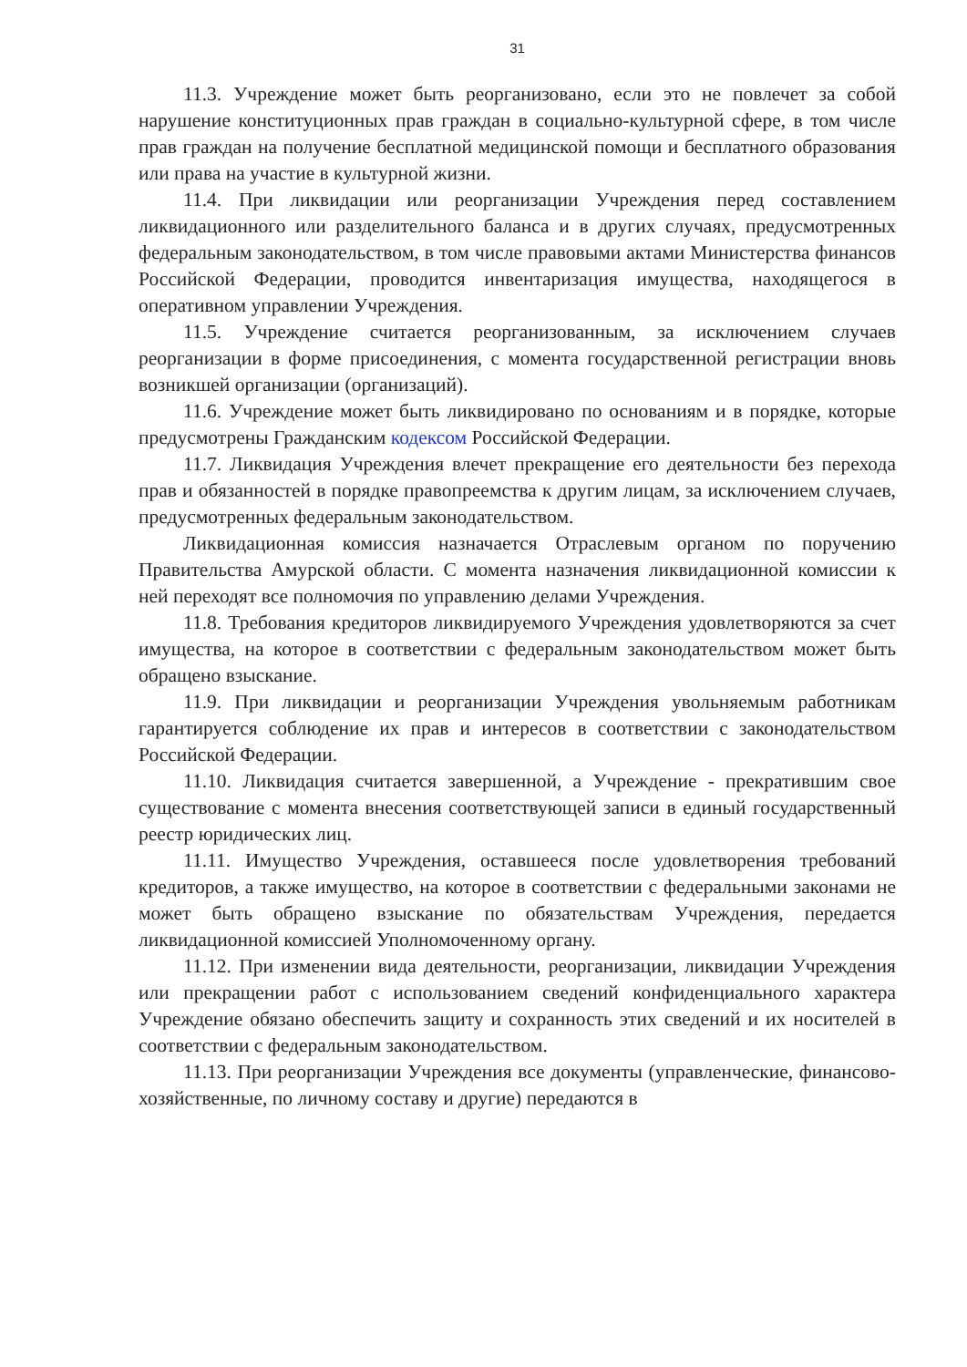31
11.3. Учреждение может быть реорганизовано, если это не повлечет за собой нарушение конституционных прав граждан в социально-культурной сфере, в том числе прав граждан на получение бесплатной медицинской помощи и бесплатного образования или права на участие в культурной жизни.
11.4. При ликвидации или реорганизации Учреждения перед составлением ликвидационного или разделительного баланса и в других случаях, предусмотренных федеральным законодательством, в том числе правовыми актами Министерства финансов Российской Федерации, проводится инвентаризация имущества, находящегося в оперативном управлении Учреждения.
11.5. Учреждение считается реорганизованным, за исключением случаев реорганизации в форме присоединения, с момента государственной регистрации вновь возникшей организации (организаций).
11.6. Учреждение может быть ликвидировано по основаниям и в порядке, которые предусмотрены Гражданским кодексом Российской Федерации.
11.7. Ликвидация Учреждения влечет прекращение его деятельности без перехода прав и обязанностей в порядке правопреемства к другим лицам, за исключением случаев, предусмотренных федеральным законодательством.
Ликвидационная комиссия назначается Отраслевым органом по поручению Правительства Амурской области. С момента назначения ликвидационной комиссии к ней переходят все полномочия по управлению делами Учреждения.
11.8. Требования кредиторов ликвидируемого Учреждения удовлетворяются за счет имущества, на которое в соответствии с федеральным законодательством может быть обращено взыскание.
11.9. При ликвидации и реорганизации Учреждения увольняемым работникам гарантируется соблюдение их прав и интересов в соответствии с законодательством Российской Федерации.
11.10. Ликвидация считается завершенной, а Учреждение - прекратившим свое существование с момента внесения соответствующей записи в единый государственный реестр юридических лиц.
11.11. Имущество Учреждения, оставшееся после удовлетворения требований кредиторов, а также имущество, на которое в соответствии с федеральными законами не может быть обращено взыскание по обязательствам Учреждения, передается ликвидационной комиссией Уполномоченному органу.
11.12. При изменении вида деятельности, реорганизации, ликвидации Учреждения или прекращении работ с использованием сведений конфиденциального характера Учреждение обязано обеспечить защиту и сохранность этих сведений и их носителей в соответствии с федеральным законодательством.
11.13. При реорганизации Учреждения все документы (управленческие, финансово-хозяйственные, по личному составу и другие) передаются в